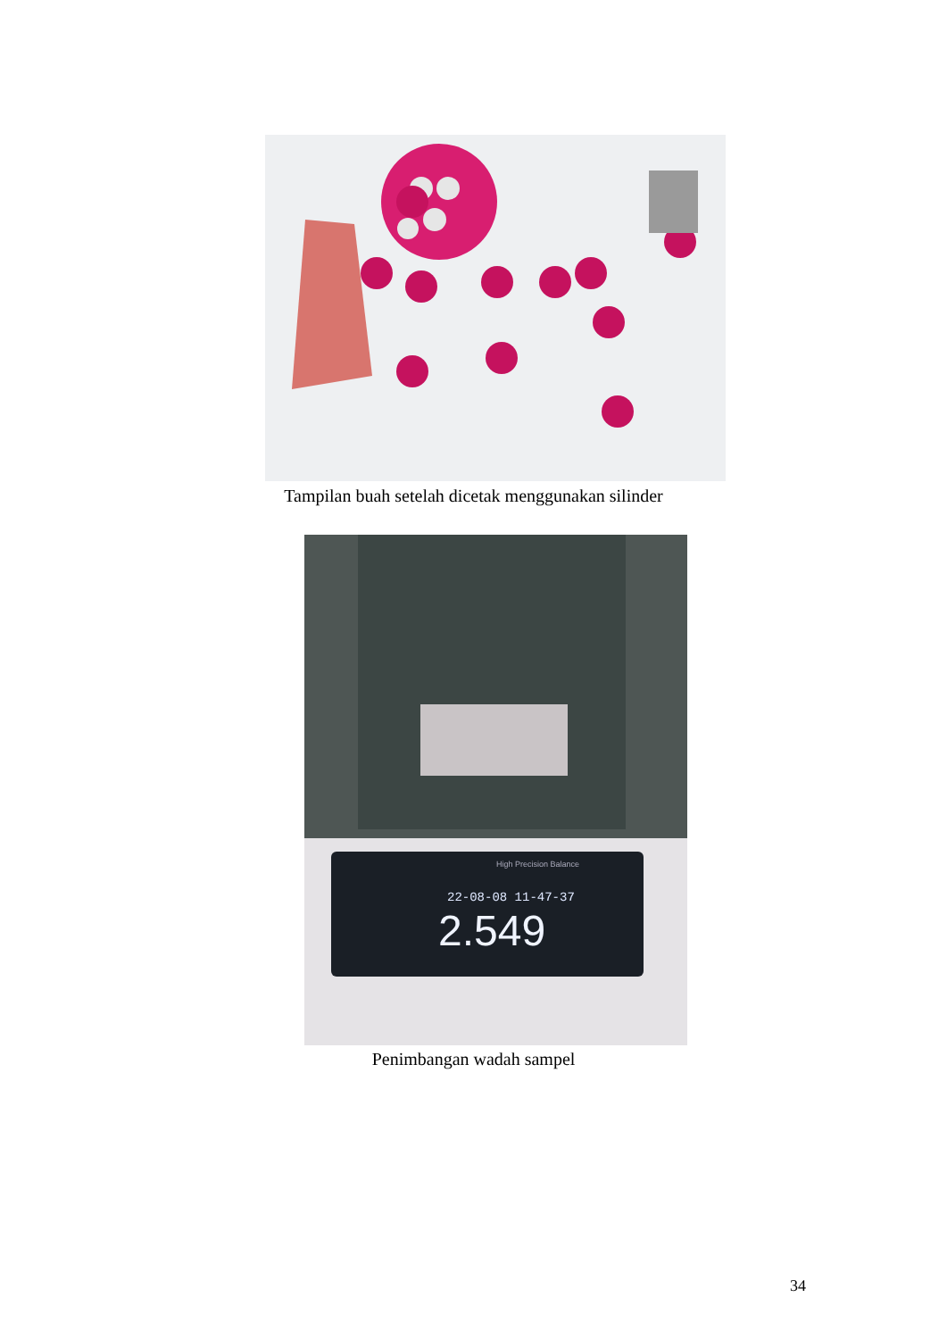Tampilan buah setelah dicetak menggunakan silinder
22-08-08 11-47-37
2.549
High Precision Balance
Penimbangan wadah sampel
34